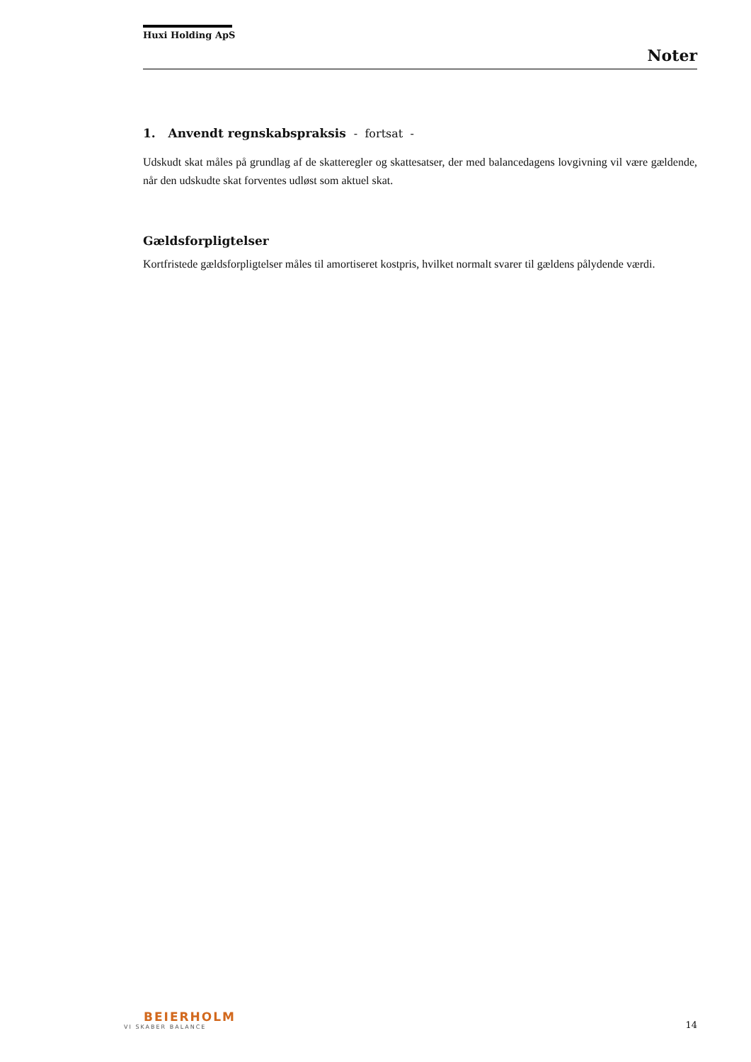Huxi Holding ApS
Noter
1. Anvendt regnskabspraksis - fortsat -
Udskudt skat måles på grundlag af de skatteregler og skattesatser, der med balancedagens lovgivning vil være gældende, når den udskudte skat forventes udløst som aktuel skat.
Gældsforpligtelser
Kortfristede gældsforpligtelser måles til amortiseret kostpris, hvilket normalt svarer til gældens pålydende værdi.
BEIERHOLM
VI SKABER BALANCE
14